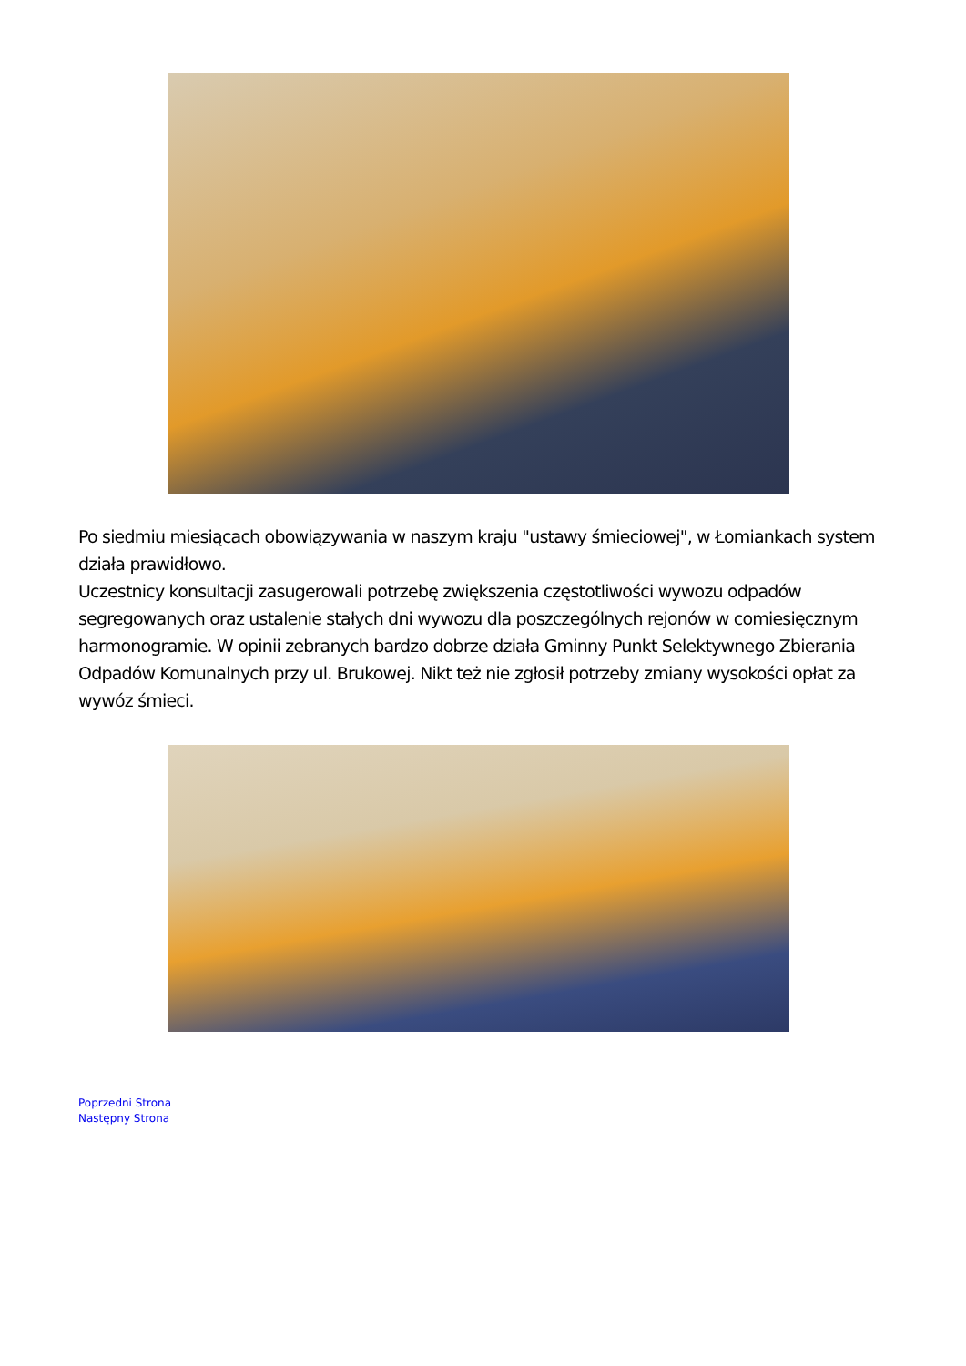Po siedmiu miesiącach obowiązywania w naszym kraju "ustawy śmieciowej", w Łomiankach system działa prawidłowo.
Uczestnicy konsultacji zasugerowali potrzebę zwiększenia częstotliwości wywozu odpadów segregowanych oraz ustalenie stałych dni wywozu dla poszczególnych rejonów w comiesięcznym harmonogramie. W opinii zebranych bardzo dobrze działa Gminny Punkt Selektywnego Zbierania Odpadów Komunalnych przy ul. Brukowej. Nikt też nie zgłosił potrzeby zmiany wysokości opłat za wywóz śmieci.
Poprzedni Strona
Następny Strona